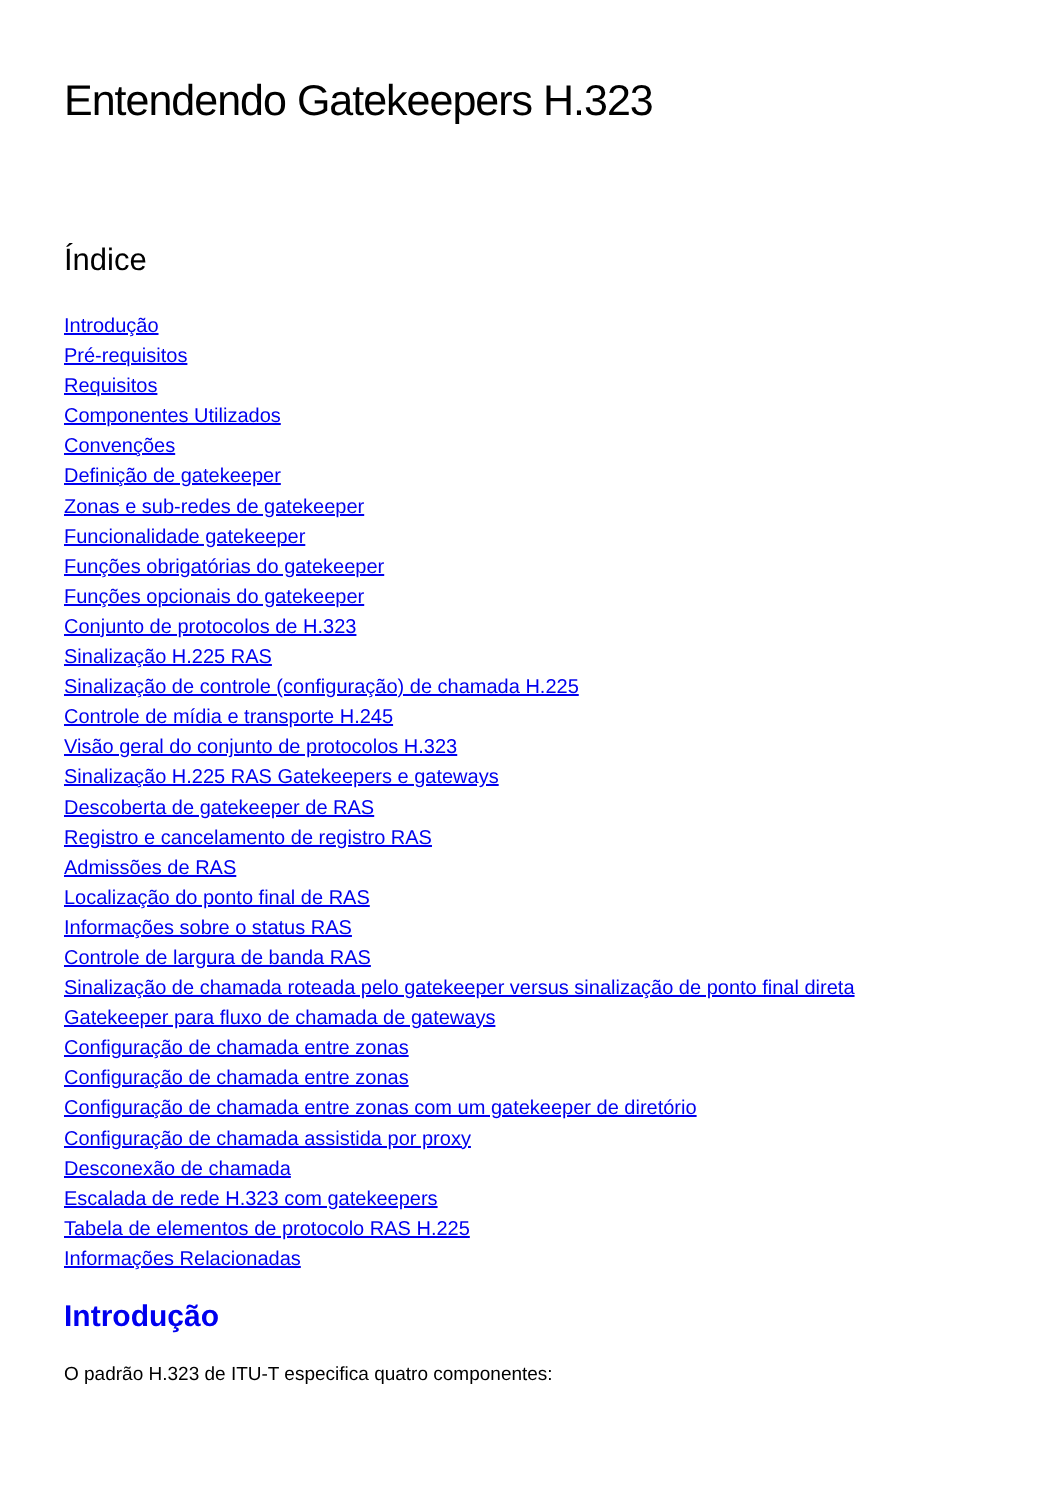Entendendo Gatekeepers H.323
Índice
Introdução
Pré-requisitos
Requisitos
Componentes Utilizados
Convenções
Definição de gatekeeper
Zonas e sub-redes de gatekeeper
Funcionalidade gatekeeper
Funções obrigatórias do gatekeeper
Funções opcionais do gatekeeper
Conjunto de protocolos de H.323
Sinalização H.225 RAS
Sinalização de controle (configuração) de chamada H.225
Controle de mídia e transporte H.245
Visão geral do conjunto de protocolos H.323
Sinalização H.225 RAS Gatekeepers e gateways
Descoberta de gatekeeper de RAS
Registro e cancelamento de registro RAS
Admissões de RAS
Localização do ponto final de RAS
Informações sobre o status RAS
Controle de largura de banda RAS
Sinalização de chamada roteada pelo gatekeeper versus sinalização de ponto final direta
Gatekeeper para fluxo de chamada de gateways
Configuração de chamada entre zonas
Configuração de chamada entre zonas
Configuração de chamada entre zonas com um gatekeeper de diretório
Configuração de chamada assistida por proxy
Desconexão de chamada
Escalada de rede H.323 com gatekeepers
Tabela de elementos de protocolo RAS H.225
Informações Relacionadas
Introdução
O padrão H.323 de ITU-T especifica quatro componentes: